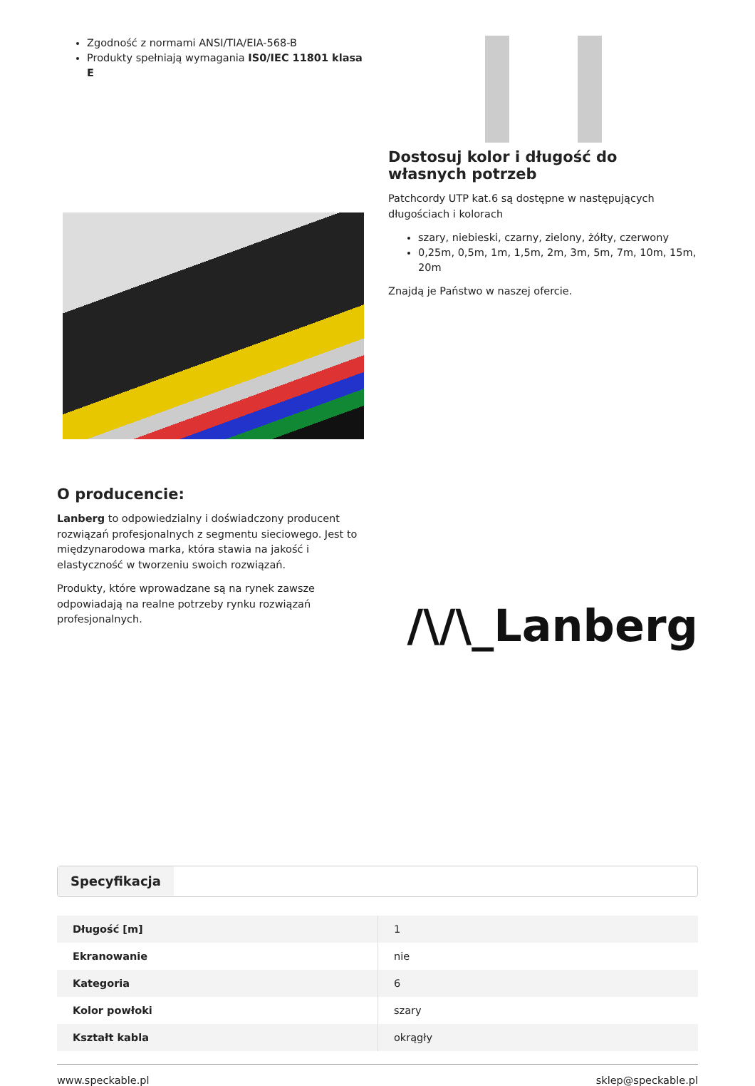Zgodność z normami ANSI/TIA/EIA-568-B
Produkty spełniają wymagania IS0/IEC 11801 klasa E
Dostosuj kolor i długość do własnych potrzeb
Patchcordy UTP kat.6 są dostępne w następujących długościach i kolorach
szary, niebieski, czarny, zielony, żółty, czerwony
0,25m, 0,5m, 1m, 1,5m, 2m, 3m, 5m, 7m, 10m, 15m, 20m
Znajdą je Państwo w naszej ofercie.
O producencie:
Lanberg to odpowiedzialny i doświadczony producent rozwiązań profesjonalnych z segmentu sieciowego. Jest to międzynarodowa marka, która stawia na jakość i elastyczność w tworzeniu swoich rozwiązań.
Produkty, które wprowadzane są na rynek zawsze odpowiadają na realne potrzeby rynku rozwiązań profesjonalnych.
/\/\_Lanberg
Specyfikacja
| Długość [m] | 1 |
| Ekranowanie | nie |
| Kategoria | 6 |
| Kolor powłoki | szary |
| Kształt kabla | okrągły |
www.speckable.pl sklep@speckable.pl